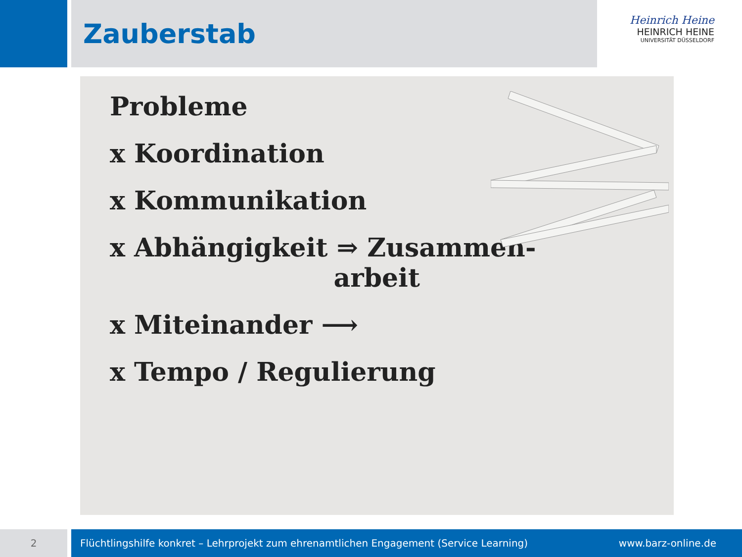Zauberstab
Heinrich Heine
HEINRICH HEINE
UNIVERSITÄT DÜSSELDORF
Probleme
x Koordination
x Kommunikation
x Abhängigkeit ⇒ Zusammen-
arbeit
x Miteinander ⟶
x Tempo / Regulierung
2 Flüchtlingshilfe konkret – Lehrprojekt zum ehrenamtlichen Engagement (Service Learning) www.barz-online.de